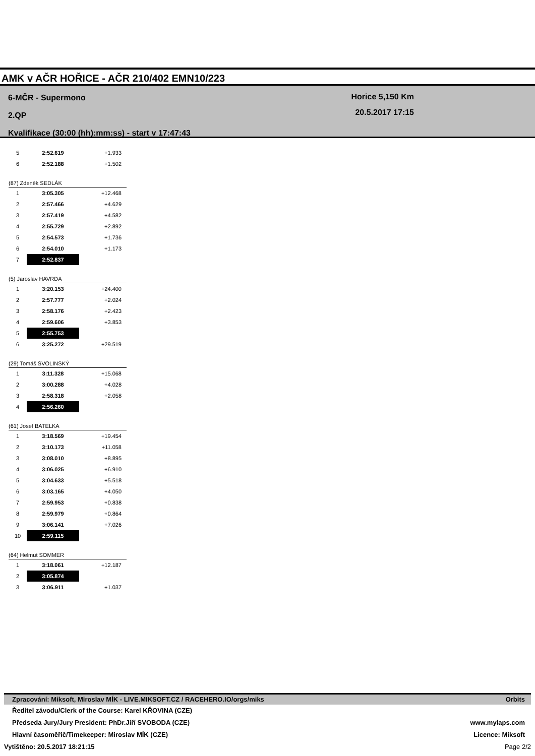AMK v AČR HOŘICE - AČR 210/402 EMN10/223
6-MČR - Supermono
2.QP
Kvalifikace (30:00 (hh):mm:ss) - start v 17:47:43
Horice 5,150 Km
20.5.2017 17:15
| 5 | 2:52.619 | +1.933 |
| 6 | 2:52.188 | +1.502 |
(87) Zdeněk SEDLÁK
| 1 | 3:05.305 | +12.468 |
| 2 | 2:57.466 | +4.629 |
| 3 | 2:57.419 | +4.582 |
| 4 | 2:55.729 | +2.892 |
| 5 | 2:54.573 | +1.736 |
| 6 | 2:54.010 | +1.173 |
| 7 | 2:52.837 | |
(5) Jaroslav HAVRDA
| 1 | 3:20.153 | +24.400 |
| 2 | 2:57.777 | +2.024 |
| 3 | 2:58.176 | +2.423 |
| 4 | 2:59.606 | +3.853 |
| 5 | 2:55.753 | |
| 6 | 3:25.272 | +29.519 |
(29) Tomáš SVOLINSKÝ
| 1 | 3:11.328 | +15.068 |
| 2 | 3:00.288 | +4.028 |
| 3 | 2:58.318 | +2.058 |
| 4 | 2:56.260 | |
(61) Josef BATELKA
| 1 | 3:18.569 | +19.454 |
| 2 | 3:10.173 | +11.058 |
| 3 | 3:08.010 | +8.895 |
| 4 | 3:06.025 | +6.910 |
| 5 | 3:04.633 | +5.518 |
| 6 | 3:03.165 | +4.050 |
| 7 | 2:59.953 | +0.838 |
| 8 | 2:59.979 | +0.864 |
| 9 | 3:06.141 | +7.026 |
| 10 | 2:59.115 | |
(64) Helmut SOMMER
| 1 | 3:18.061 | +12.187 |
| 2 | 3:05.874 | |
| 3 | 3:06.911 | +1.037 |
Zpracování: Miksoft, Miroslav MÍK - LIVE.MIKSOFT.CZ / RACEHERO.IO/orgs/miks Orbits
Ředitel závodu/Clerk of the Course: Karel KŘOVINA (CZE)
Předseda Jury/Jury President: PhDr.Jiří SVOBODA (CZE) www.mylaps.com
Hlavní časoměřič/Timekeeper: Miroslav MÍK (CZE) Licence: Miksoft
Vytištěno: 20.5.2017 18:21:15 Page 2/2